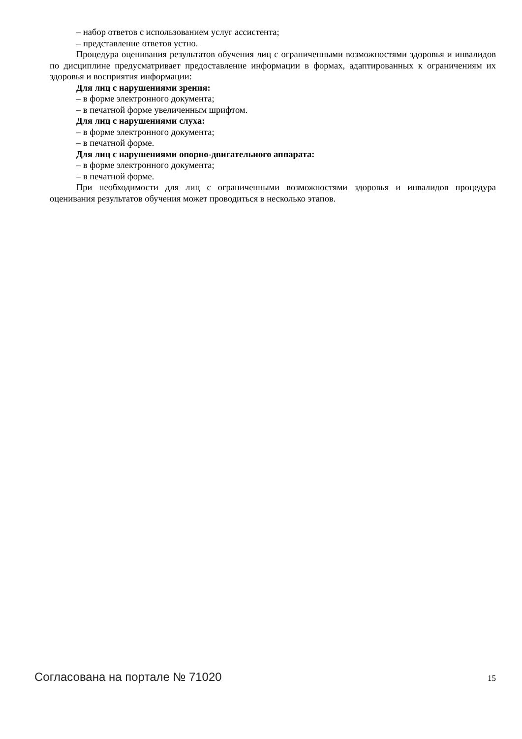– набор ответов с использованием услуг ассистента;
– представление ответов устно.
Процедура оценивания результатов обучения лиц с ограниченными возможностями здоровья и инвалидов по дисциплине предусматривает предоставление информации в формах, адаптированных к ограничениям их здоровья и восприятия информации:
Для лиц с нарушениями зрения:
– в форме электронного документа;
– в печатной форме увеличенным шрифтом.
Для лиц с нарушениями слуха:
– в форме электронного документа;
– в печатной форме.
Для лиц с нарушениями опорно-двигательного аппарата:
– в форме электронного документа;
– в печатной форме.
При необходимости для лиц с ограниченными возможностями здоровья и инвалидов процедура оценивания результатов обучения может проводиться в несколько этапов.
Согласована на портале № 71020 15